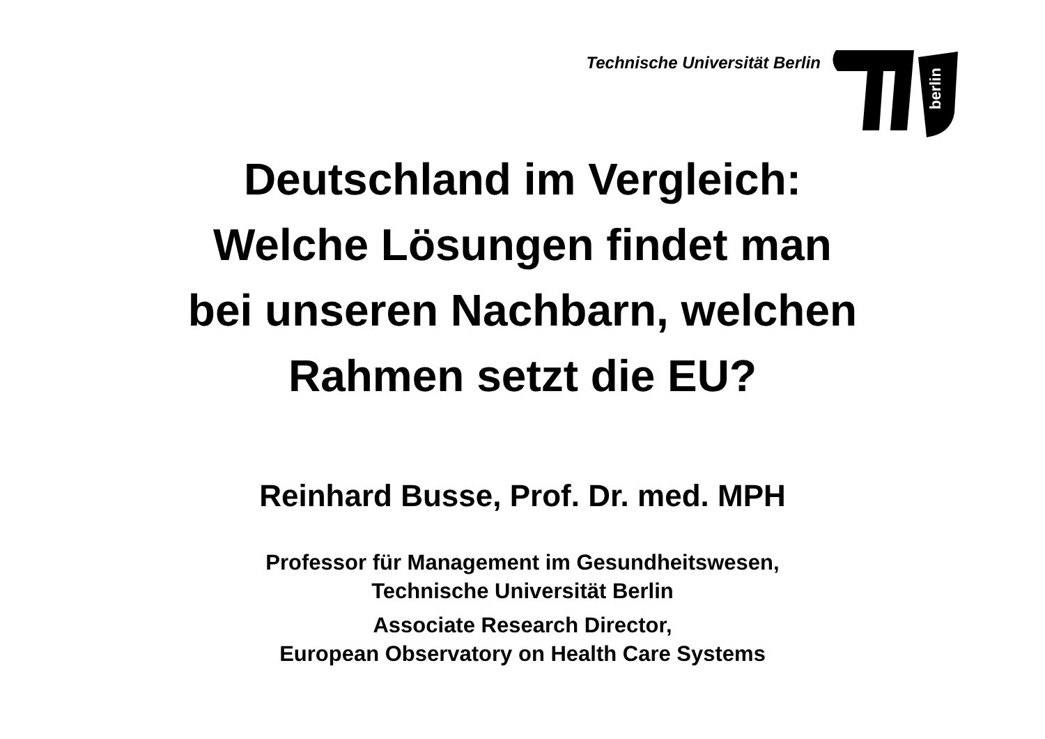Technische Universität Berlin
berlin
Deutschland im Vergleich:
Welche Lösungen findet man
bei unseren Nachbarn, welchen
Rahmen setzt die EU?
Reinhard Busse, Prof. Dr. med. MPH
Professor für Management im Gesundheitswesen,
Technische Universität Berlin
Associate Research Director,
European Observatory on Health Care Systems